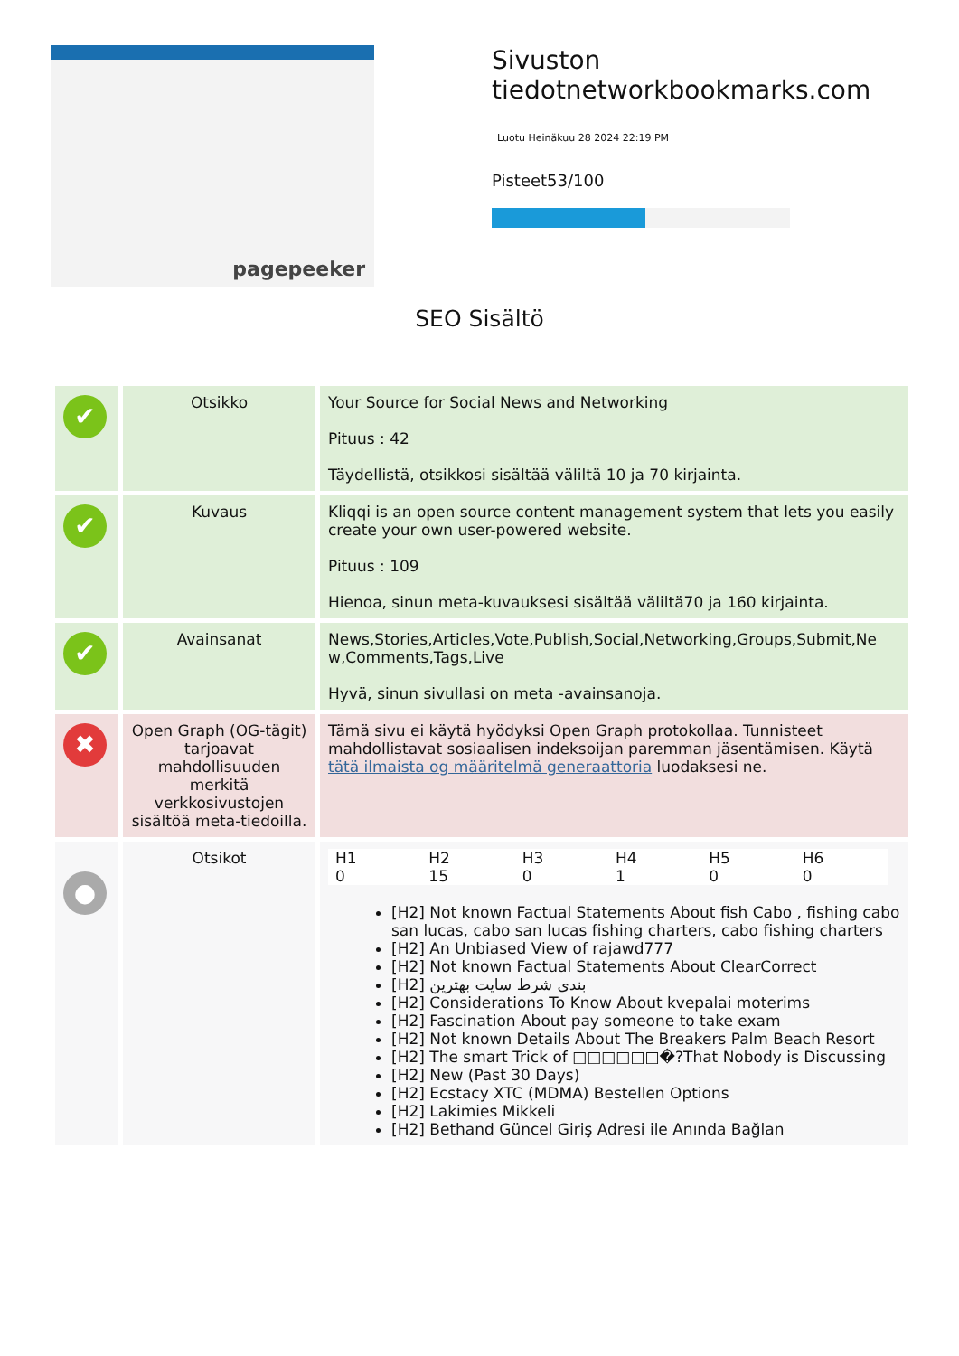pagepeeker
Sivuston tiedotnetworkbookmarks.com
Luotu Heinäkuu 28 2024 22:19 PM
Pisteet53/100
SEO Sisältö
| ✔ | Otsikko | Your Source for Social News and Networking Pituus : 42 Täydellistä, otsikkosi sisältää väliltä 10 ja 70 kirjainta. |
| ✔ | Kuvaus | Kliqqi is an open source content management system that lets you easily create your own user-powered website. Pituus : 109 Hienoa, sinun meta-kuvauksesi sisältää väliltä70 ja 160 kirjainta. |
| ✔ | Avainsanat | News,Stories,Articles,Vote,Publish,Social,Networking,Groups,Submit,Ne w,Comments,Tags,Live Hyvä, sinun sivullasi on meta -avainsanoja. |
| ✖ | Open Graph (OG-tägit) tarjoavat mahdollisuuden merkitä verkkosivustojen sisältöä meta-tiedoilla. | Tämä sivu ei käytä hyödyksi Open Graph protokollaa. Tunnisteet mahdollistavat sosiaalisen indeksoijan paremman jäsentämisen. Käytä tätä ilmaista og määritelmä generaattoria luodaksesi ne. |
| ● | Otsikot | / H1 0 / H2 15 / H3 0 / H4 1 / H5 0 / H6 0 / [H2] Not known Factual Statements About fish Cabo , fishing cabo san lucas, cabo san lucas fishing charters, cabo fishing charters [H2] An Unbiased View of rajawd777 [H2] Not known Factual Statements About ClearCorrect [H2] بندی شرط سایت بهترین [H2] Considerations To Know About kvepalai moterims [H2] Fascination About pay someone to take exam [H2] Not known Details About The Breakers Palm Beach Resort [H2] The smart Trick of □□□□□□�?That Nobody is Discussing [H2] New (Past 30 Days) [H2] Ecstacy XTC (MDMA) Bestellen Options [H2] Lakimies Mikkeli [H2] Bethand Güncel Giriş Adresi ile Anında Bağlan |